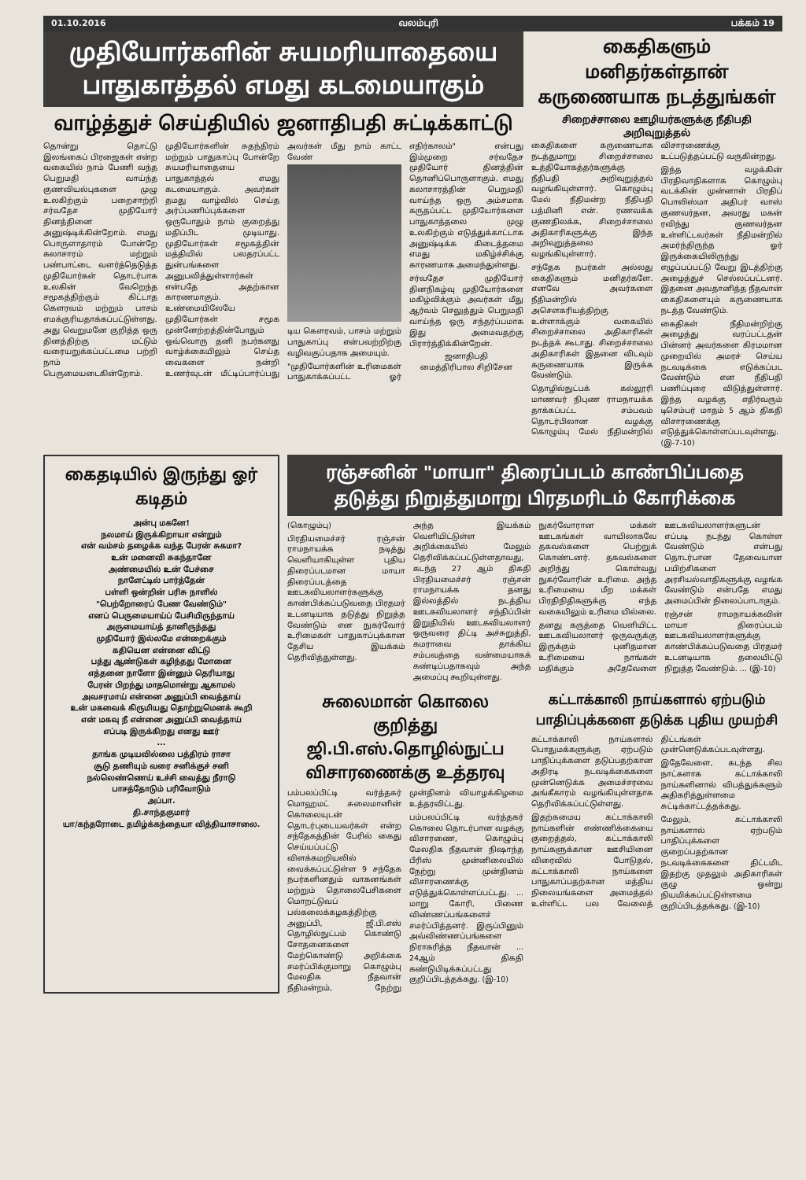01.10.2016 வலம்புரி பக்கம் 19
முதியோர்களின் சுயமரியாதையை
பாதுகாத்தல் எமது கடமையாகும்
வாழ்த்துச் செய்தியில் ஜனாதிபதி சுட்டிக்காட்டு
தொன்று தொட்டு இலங்கைப் பிரஜைகள் என்ற வகையில் நாம் பேணி வந்த பெறுமதி வாய்ந்த குணவியல்புகளை முழு உலகிற்கும் பறைசாற்றி சர்வதேச முதியோர் தினத்தினை அனுஷ்டிக்கின்றோம். எமது பொருளாதாரம் போன்றே கலாசாரம் மற்றும் பண்பாட்டை வளர்த்தெடுத்த முதியோர்கள் தொடர்பாக உலகின் வேறெந்த சமூகத்திற்கும் கிட்டாத கௌரவம் மற்றும் பாசம் எமக்குரியதாக்கப்பட்டுள்ளது. அது வெறுமனே குறித்த ஒரு தினத்திற்கு மட்டும் வரையறுக்கப்பட்டமை பற்றி நாம் பெருமையடைகின்றோம்.
முதியோர்களின் சுதந்திரம் மற்றும் பாதுகாப்பு போன்றே சுயமரியாதையை பாதுகாத்தல் எமது கடமையாகும். அவர்கள் தமது வாழ்வில் செய்த அர்ப்பணிப்புக்களை ஒருபோதும் நாம் குறைத்து மதிப்பிட முடியாது. முதியோர்கள் சமூகத்தின் மத்தியில் பலதரப்பட்ட துன்பங்களை அனுபவித்துள்ளார்கள் என்பதே அதற்கான காரணமாகும். உண்மையிலேயே முதியோர்கள் சமூக முன்னேற்றத்தின்போதும் ஒவ்வொரு தனி நபர்களது வாழ்க்கையிலும் செய்த வைகளை நன்றி உணர்வுடன் மீட்டிப்பார்ப்பது அவர்கள் மீது நாம் காட்ட வேண்
டிய கௌரவம், பாசம் மற்றும் பாதுகாப்பு என்பவற்றிற்கு வழிவகுப்பதாக அமையும்.
"முதியோர்களின் உரிமைகள் பாதுகாக்கப்பட்ட ஓர் எதிர்காலம்" என்பது இம்முறை சர்வதேச முதியோர் தினத்தின் தொனிப்பொருளாகும். எமது கலாசாரத்தின் பெறுமதி வாய்ந்த ஒரு அம்சமாக கருதப்பட்ட முதியோர்களை பாதுகாத்தலை முழு உலகிற்கும் எடுத்துக்காட்டாக அனுஷ்டிக்க கிடைத்தமை எமது மகிழ்ச்சிக்கு காரணமாக அமைந்துள்ளது.
சர்வதேச முதியோர் தினநிகழ்வு முதியோர்களை மகிழ்விக்கும் அவர்கள் மீது ஆர்வம் செலுத்தும் பெறுமதி வாய்ந்த ஒரு சந்தர்ப்பமாக இது அமைவதற்கு பிரார்த்திக்கின்றேன்.
ஜனாதிபதி
மைத்திரிபால சிறிசேன
கைதிகளும் மனிதர்கள்தான்
கருணையாக நடத்துங்கள்
சிறைச்சாலை ஊழியர்களுக்கு நீதிபதி அறிவுறுத்தல்
கைதிகளை கருணையாக நடத்துமாறு சிறைச்சாலை உத்தியோகத்தர்களுக்கு நீதிபதி அறிவுறுத்தல் வழங்கியுள்ளார். கொழும்பு மேல் நீதிமன்ற நீதிபதி பத்மினி என். ரணவக்க குணதிலக்க, சிறைச்சாலை அதிகாரிகளுக்கு இந்த அறிவுறுத்தலை வழங்கியுள்ளார்.
சந்தேக நபர்கள் அல்லது கைதிகளும் மனிதர்களே. எனவே அவர்களை நீதிமன்றில் அசௌகரியத்திற்கு உள்ளாக்கும் வகையில் சிறைச்சாலை அதிகாரிகள் நடத்தக் கூடாது. சிறைச்சாலை அதிகாரிகள் இதனை விடவும் கருணையாக இருக்க வேண்டும்.
தொழில்நுட்பக் கல்லூரி மாணவர் நிபுண ராமநாயக்க தாக்கப்பட்ட சம்பவம் தொடர்பிலான வழக்கு கொழும்பு மேல் நீதிமன்றில் விசாரணைக்கு உட்படுத்தப்பட்டு வருகின்றது.
இந்த வழக்கின் பிரதிவாதிகளாக கொழும்பு வடக்கின் முன்னாள் பிரதிப் பொலிஸ்மா அதிபர் வாஸ் குணவர்தன, அவரது மகன் ரவிந்து குணவர்தன உள்ளிட்டவர்கள் நீதிமன்றில் அமர்ந்திருந்த ஓர் இருக்கையிலிருந்து எழுப்பப்பட்டு வேறு இடத்திற்கு அழைத்துச் செல்லப்பட்டனர். இதனை அவதானித்த நீதவான் கைதிகளையும் கருணையாக நடத்த வேண்டும்.
கைதிகள் நீதிமன்றிற்கு அழைத்து வரப்பட்டதன் பின்னர் அவர்களை கிரமமான முறையில் அமரச் செய்ய நடவடிக்கை எடுக்கப்பட வேண்டும் என நீதிபதி பணிப்புரை விடுத்துள்ளார். இந்த வழக்கு எதிர்வரும் டிசெம்பர் மாதம் 5 ஆம் திகதி விசாரணைக்கு எடுத்துக்கொள்ளப்படவுள்ளது. (இ-7-10)
கைதடியில் இருந்து ஓர் கடிதம்
அன்பு மகனே!
நலமாய் இருக்கிறாயா என்றும்
என் வம்சம் தழைக்க வந்த பேரன் சுகமா?
உன் மனைவி சுகந்தானே
அண்மையில் உன் பேச்சை
நாளேட்டில் பார்த்தேன்
பள்ளி ஒன்றின் பரிசு நாளில்
"பெற்றோரைப் பேண வேண்டும்"
எனப் பெருமையாய்ப் பேசியிருந்தாய்
அருமையாய்த் தானிருந்தது
முதியோர் இல்லமே என்றைக்கும்
கதியென என்னை விட்டு
பத்து ஆண்டுகள் கழிந்தது மோனை
எத்தனை நாளோ இன்னும் தெரியாது
பேரன் பிறந்து மாதமொன்று ஆகாமல்
அவசரமாய் என்னை அனுப்பி வைத்தாய்
உன் மகவைக் கிருமியது தொற்றுமெனக் கூறி
என் மகவு நீ என்னை அனுப்பி வைத்தாய்
எப்படி இருக்கிறது எனது ஊர்
...
தாங்க முடியவில்லை பத்திரம் ராசா
சூடு தணியும் வரை சனிக்குச் சனி
நல்லெண்ணெய் உச்சி வைத்து நீராடு
பாசத்தோடும் பரிவோடும்
அப்பா.
தி.சாந்தகுமார்
யா/கந்தரோடை தமிழ்க்கந்தையா வித்தியாசாலை.
ரஞ்சனின் "மாயா" திரைப்படம் காண்பிப்பதை
தடுத்து நிறுத்துமாறு பிரதமரிடம் கோரிக்கை
(கொழும்பு)
பிரதியமைச்சர் ரஞ்சன் ராமநாயக்க நடித்து வெளியாகியுள்ள புதிய திரைப்படமான மாயா திரைப்படத்தை ஊடகவியலாளர்களுக்கு காண்பிக்கப்படுவதை பிரதமர் உடனடியாக தடுத்து நிறுத்த வேண்டும் என நுகர்வோர் உரிமைகள் பாதுகாப்புக்கான தேசிய இயக்கம் தெரிவித்துள்ளது.
அந்த இயக்கம் வெளியிட்டுள்ள அறிக்கையில் மேலும் தெரிவிக்கப்பட்டுள்ளதாவது, கடந்த 27 ஆம் திகதி பிரதியமைச்சர் ரஞ்சன் ராமநாயக்க தனது இல்லத்தில் நடத்திய ஊடகவியலாளர் சந்திப்பின் இறுதியில் ஊடகவியலாளர் ஒருவரை திட்டி அச்சுறுத்தி, கமராவை தாக்கிய சம்பவத்தை வன்மையாகக் கண்டிப்பதாகவும் அந்த அமைப்பு கூறியுள்ளது.
நுகர்வோரான மக்கள் ஊடகங்கள் வாயிலாகவே தகவல்களை பெற்றுக் கொண்டனர். தகவல்களை அறிந்து கொள்வது நுகர்வோரின் உரிமை. அந்த உரிமையை மீற மக்கள் பிரதிநிதிகளுக்கு எந்த வகையிலும் உரிமை யில்லை.
தனது கருத்தை வெளியிட்ட ஊடகவியலாளர் ஒருவருக்கு இருக்கும் புனிதமான உரிமையை நாங்கள் மதிக்கும் அதேவேளை ஊடகவியலாளர்களுடன் எப்படி நடந்து கொள்ள வேண்டும் என்பது தொடர்பான தேவையான பயிற்சிகளை அரசியல்வாதிகளுக்கு வழங்க வேண்டும் என்பதே எமது அமைப்பின் நிலைப்பாடாகும்.
ரஞ்சன் ராமநாயக்கவின் மாயா திரைப்படம் ஊடகவியலாளர்களுக்கு காண்பிக்கப்படுவதை பிரதமர் உடனடியாக தலையிட்டு நிறுத்த வேண்டும். ... (இ-10)
சுலைமான் கொலை குறித்து
ஜி.பி.எஸ்.தொழில்நுட்ப
விசாரணைக்கு உத்தரவு
பம்பலப்பிட்டி வர்த்தகர் மொஹமட் சுலைமானின் கொலையுடன் தொடர்புடையவர்கள் என்ற சந்தேகத்தின் பேரில் கைது செய்யப்பட்டு விளக்கமறியலில் வைக்கப்பட்டுள்ள 9 சந்தேக நபர்களினதும் வாகனங்கள் மற்றும் தொலைபேசிகளை மொறட்டுவப் பல்கலைக்கழகத்திற்கு அனுப்பி, ஜீ.பி.எஸ் தொழில்நுட்பம் கொண்டு சோதனைகளை மேற்கொண்டு அறிக்கை சமர்ப்பிக்குமாறு கொழும்பு மேலதிக நீதவான் நீதிமன்றம், நேற்று முன்தினம் வியாழக்கிழமை உத்தரவிட்டது.
பம்பலப்பிட்டி வர்த்தகர் கொலை தொடர்பான வழக்கு விசாரணை, கொழும்பு மேலதிக நீதவான் நிஷாந்த பீரிஸ் முன்னிலையில் நேற்று முன்தினம் விசாரணைக்கு எடுத்துக்கொள்ளப்பட்டது. ... மாறு கோரி, பிணை விண்ணப்பங்களைச் சமர்ப்பித்தனர். இருப்பினும் அவ்விண்ணப்பங்களை நிராகரித்த நீதவான் ... 24ஆம் திகதி கண்டுபிடிக்கப்பட்டது குறிப்பிடத்தக்கது. (இ-10)
கட்டாக்காலி நாய்களால் ஏற்படும்
பாதிப்புக்களை தடுக்க புதிய முயற்சி
கட்டாக்காலி நாய்களால் பொதுமக்களுக்கு ஏற்படும் பாதிப்புக்களை தடுப்பதற்கான அதிரடி நடவடிக்கைகளை முன்னெடுக்க அமைச்சரவை அங்கீகாரம் வழங்கியுள்ளதாக தெரிவிக்கப்பட்டுள்ளது.
இதற்கமைய கட்டாக்காலி நாய்களின் எண்ணிக்கையை குறைத்தல், கட்டாக்காலி நாய்களுக்கான ஊசியினை விரைவில் போடுதல், கட்டாக்காலி நாய்களை பாதுகாப்பதற்கான மத்திய நிலையங்களை அமைத்தல் உள்ளிட்ட பல வேலைத் திட்டங்கள் முன்னெடுக்கப்படவுள்ளது.
இதேவேளை, கடந்த சில நாட்களாக கட்டாக்காலி நாய்களினால் விபத்துக்களும் அதிகரித்துள்ளமை சுட்டிக்காட்டத்தக்கது.
மேலும், கட்டாக்காலி நாய்களால் ஏற்படும் பாதிப்புக்களை குறைப்பதற்கான நடவடிக்கைகளை திட்டமிட இதற்கு முதலும் அதிகாரிகள் குழு ஒன்று நியமிக்கப்பட்டுள்ளமை குறிப்பிடத்தக்கது. (இ-10)